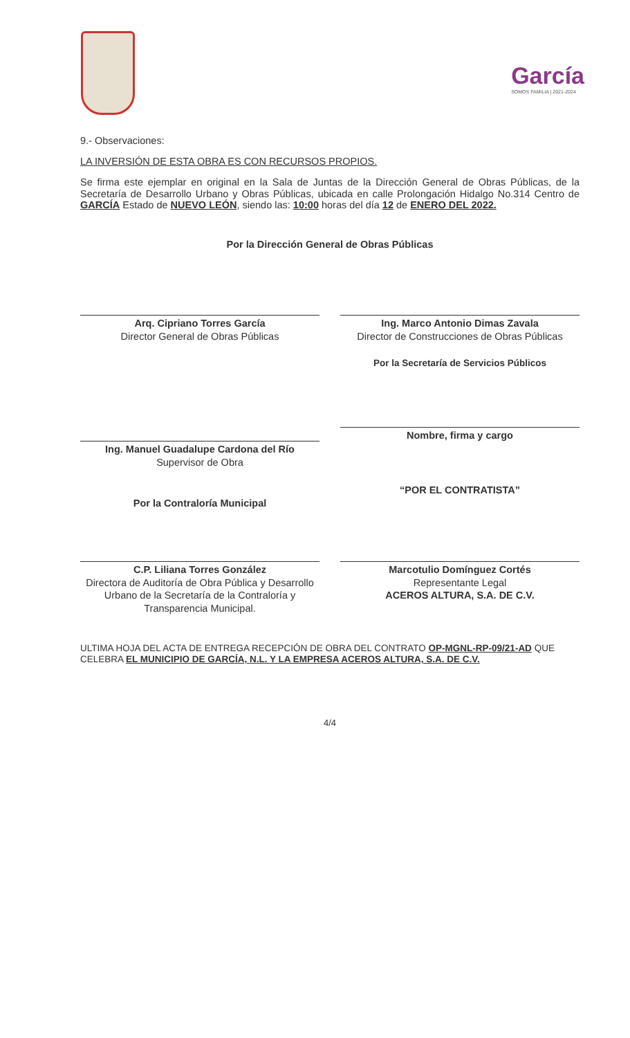García
SOMOS FAMILIA | 2021-2024
9.- Observaciones:
LA INVERSIÓN DE ESTA OBRA ES CON RECURSOS PROPIOS.
Se firma este ejemplar en original en la Sala de Juntas de la Dirección General de Obras Públicas, de la Secretaría de Desarrollo Urbano y Obras Públicas, ubicada en calle Prolongación Hidalgo No.314 Centro de GARCÍA Estado de NUEVO LEÓN, siendo las: 10:00 horas del día 12 de ENERO DEL 2022.
Por la Dirección General de Obras Públicas
Arq. Cipriano Torres García
Director General de Obras Públicas
Ing. Marco Antonio Dimas Zavala
Director de Construcciones de Obras Públicas
Por la Secretaría de Servicios Públicos
Ing. Manuel Guadalupe Cardona del Río
Supervisor de Obra
Por la Contraloría Municipal
Nombre, firma y cargo
“POR EL CONTRATISTA”
C.P. Liliana Torres González
Directora de Auditoría de Obra Pública y Desarrollo Urbano de la Secretaría de la Contraloría y Transparencia Municipal.
Marcotulio Domínguez Cortés
Representante Legal
ACEROS ALTURA, S.A. DE C.V.
ULTIMA HOJA DEL ACTA DE ENTREGA RECEPCIÓN DE OBRA DEL CONTRATO OP-MGNL-RP-09/21-AD QUE CELEBRA EL MUNICIPIO DE GARCÍA, N.L. Y LA EMPRESA ACEROS ALTURA, S.A. DE C.V.
4/4